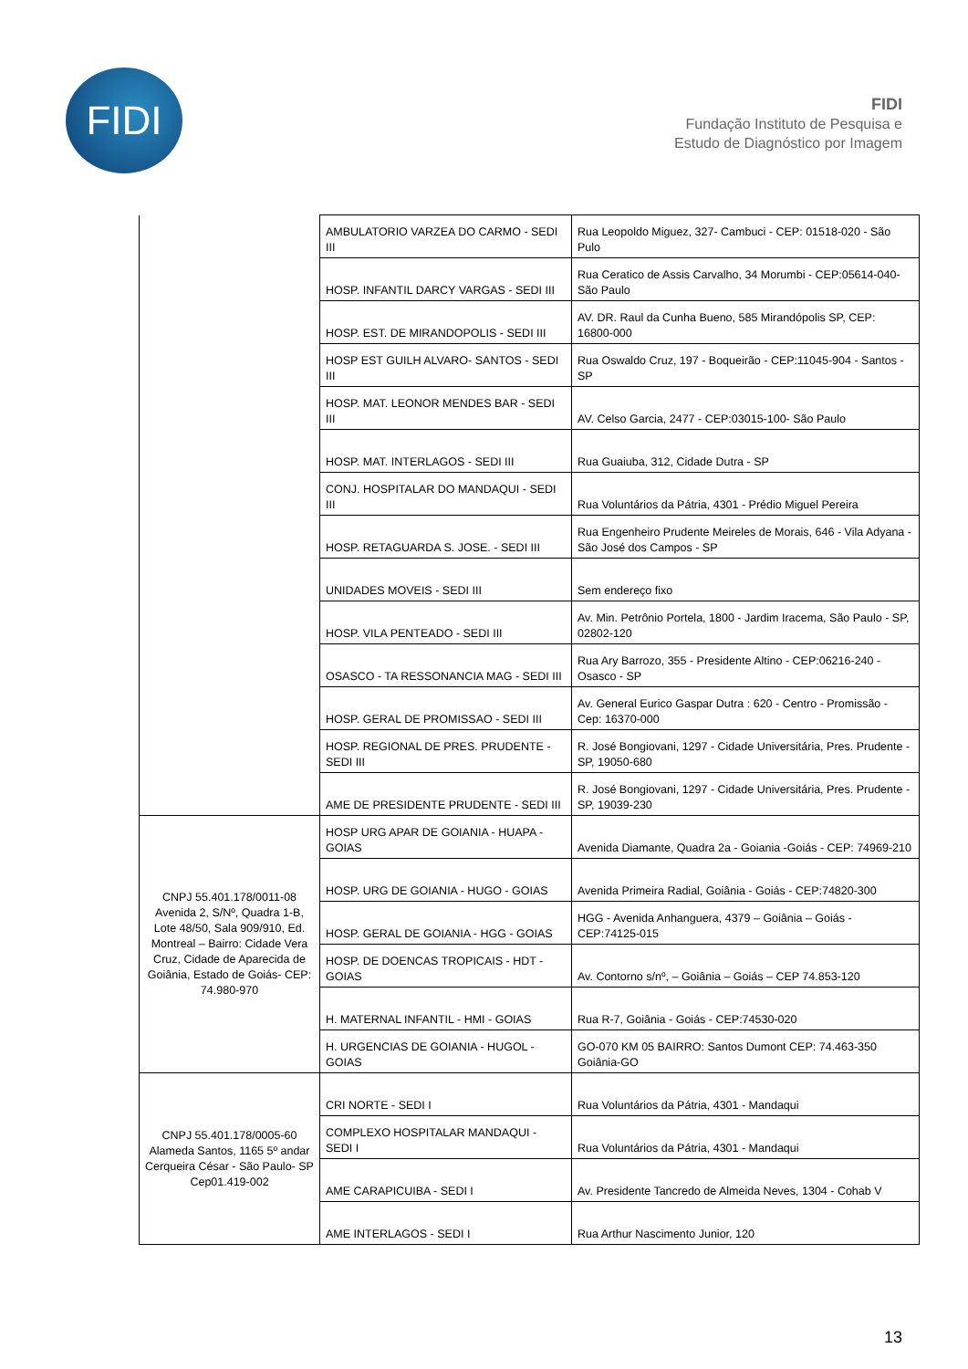FIDI
FIDI
Fundação Instituto de Pesquisa e
Estudo de Diagnóstico por Imagem
| | AMBULATORIO VARZEA DO CARMO - SEDI III | Rua Leopoldo Miguez, 327- Cambuci - CEP: 01518-020 - São Pulo |
| | HOSP. INFANTIL DARCY VARGAS - SEDI III | Rua Ceratico de Assis Carvalho, 34 Morumbi - CEP:05614-040- São Paulo |
| | HOSP. EST. DE MIRANDOPOLIS - SEDI III | AV. DR. Raul da Cunha Bueno, 585 Mirandópolis SP, CEP: 16800-000 |
| | HOSP EST GUILH ALVARO- SANTOS - SEDI III | Rua Oswaldo Cruz, 197 - Boqueirão - CEP:11045-904 - Santos - SP |
| | HOSP. MAT. LEONOR MENDES BAR - SEDI III | AV. Celso Garcia, 2477 - CEP:03015-100- São Paulo |
| | HOSP. MAT. INTERLAGOS - SEDI III | Rua Guaiuba, 312, Cidade Dutra - SP |
| | CONJ. HOSPITALAR DO MANDAQUI - SEDI III | Rua Voluntários da Pátria, 4301 - Prédio Miguel Pereira |
| | HOSP. RETAGUARDA S. JOSE. - SEDI III | Rua Engenheiro Prudente Meireles de Morais, 646 - Vila Adyana - São José dos Campos - SP |
| | UNIDADES MOVEIS - SEDI III | Sem endereço fixo |
| | HOSP. VILA PENTEADO - SEDI III | Av. Min. Petrônio Portela, 1800 - Jardim Iracema, São Paulo - SP, 02802-120 |
| | OSASCO - TA RESSONANCIA MAG - SEDI III | Rua Ary Barrozo, 355 - Presidente Altino - CEP:06216-240 - Osasco - SP |
| | HOSP. GERAL DE PROMISSAO - SEDI III | Av. General Eurico Gaspar Dutra : 620 - Centro - Promissão - Cep: 16370-000 |
| | HOSP. REGIONAL DE PRES. PRUDENTE - SEDI III | R. José Bongiovani, 1297 - Cidade Universitária, Pres. Prudente - SP, 19050-680 |
| | AME DE PRESIDENTE PRUDENTE - SEDI III | R. José Bongiovani, 1297 - Cidade Universitária, Pres. Prudente - SP, 19039-230 |
| CNPJ 55.401.178/0011-08 Avenida 2, S/Nº, Quadra 1-B, Lote 48/50, Sala 909/910, Ed. Montreal – Bairro: Cidade Vera Cruz, Cidade de Aparecida de Goiânia, Estado de Goiás- CEP: 74.980-970 | HOSP URG APAR DE GOIANIA - HUAPA - GOIAS | Avenida Diamante, Quadra 2a - Goiania -Goiás - CEP: 74969-210 |
| | HOSP. URG DE GOIANIA - HUGO - GOIAS | Avenida Primeira Radial, Goiânia - Goiás - CEP:74820-300 |
| | HOSP. GERAL DE GOIANIA - HGG - GOIAS | HGG - Avenida Anhanguera, 4379 – Goiânia – Goiás - CEP:74125-015 |
| | HOSP. DE DOENCAS TROPICAIS - HDT - GOIAS | Av. Contorno s/nº, – Goiânia – Goiás – CEP 74.853-120 |
| | H. MATERNAL INFANTIL - HMI - GOIAS | Rua R-7, Goiânia - Goiás - CEP:74530-020 |
| | H. URGENCIAS DE GOIANIA - HUGOL - GOIAS | GO-070 KM 05 BAIRRO: Santos Dumont CEP: 74.463-350 Goiânia-GO |
| CNPJ 55.401.178/0005-60 Alameda Santos, 1165 5º andar Cerqueira César - São Paulo- SP Cep01.419-002 | CRI NORTE - SEDI I | Rua Voluntários da Pátria, 4301 - Mandaqui |
| | COMPLEXO HOSPITALAR MANDAQUI - SEDI I | Rua Voluntários da Pátria, 4301 - Mandaqui |
| | AME CARAPICUIBA - SEDI I | Av. Presidente Tancredo de Almeida Neves, 1304 - Cohab V |
| | AME INTERLAGOS - SEDI I | Rua Arthur Nascimento Junior, 120 |
13